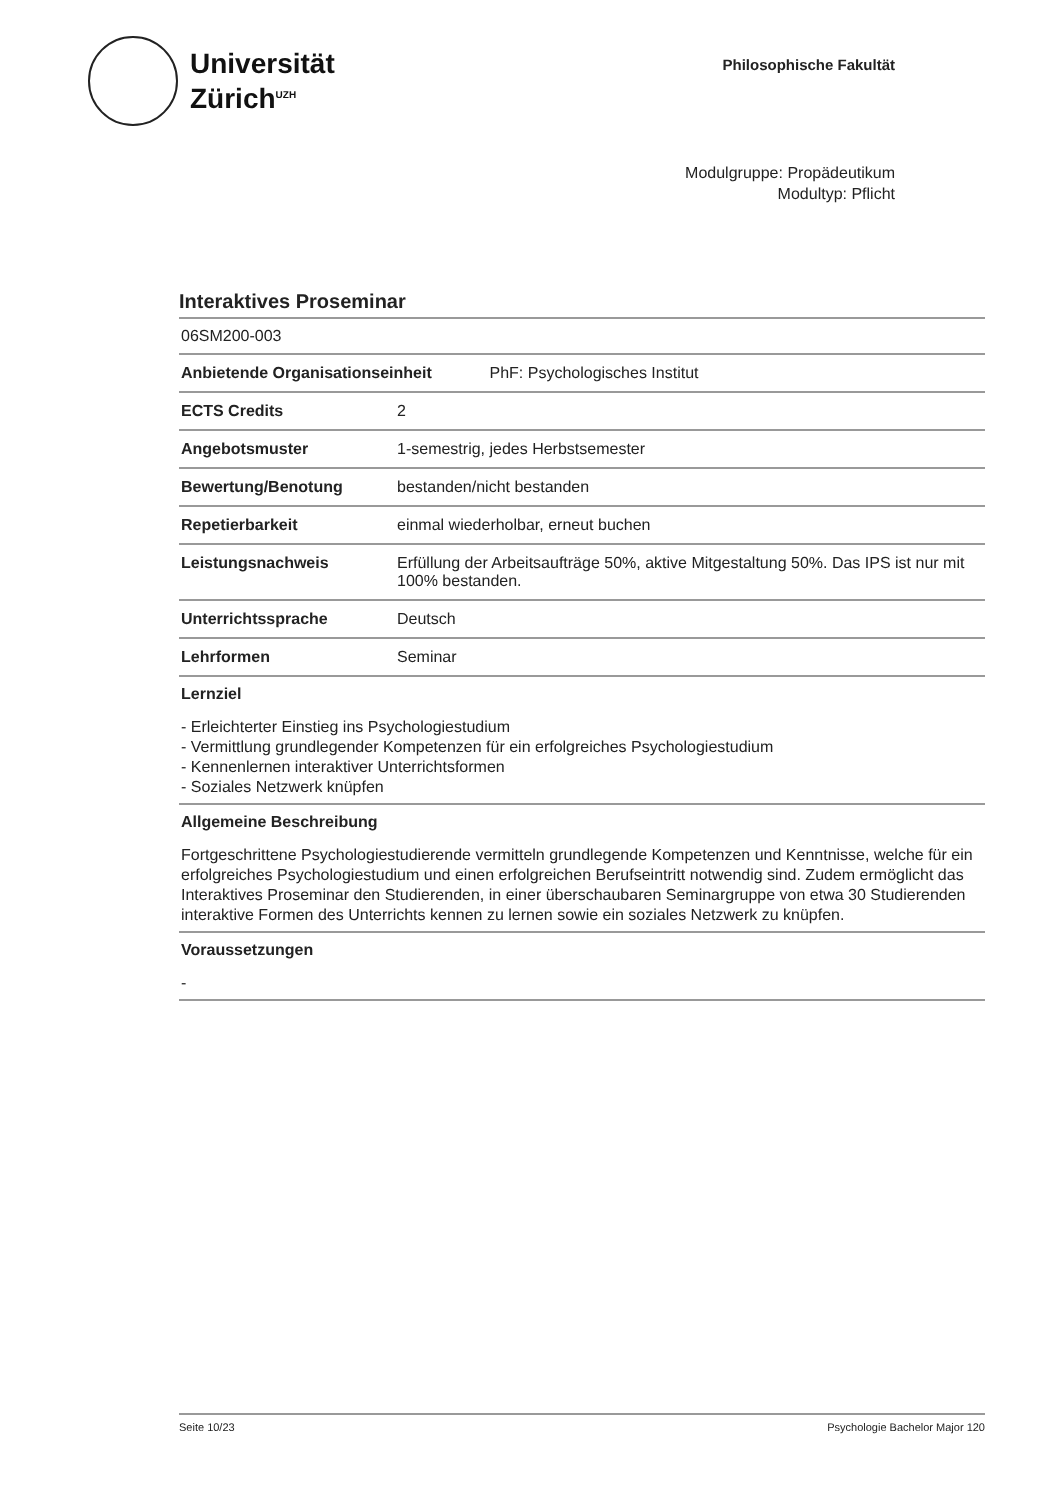Universität
Zürich<sup>UZH</sup>
Philosophische Fakultät
Modulgruppe: Propädeutikum
Modultyp: Pflicht
Interaktives Proseminar
06SM200-003
| Anbietende Organisationseinheit PhF: Psychologisches Institut | |
| ECTS Credits | 2 |
| Angebotsmuster | 1-semestrig, jedes Herbstsemester |
| Bewertung/Benotung | bestanden/nicht bestanden |
| Repetierbarkeit | einmal wiederholbar, erneut buchen |
| Leistungsnachweis | Erfüllung der Arbeitsaufträge 50%, aktive Mitgestaltung 50%. Das IPS ist nur mit 100% bestanden. |
| Unterrichtssprache | Deutsch |
| Lehrformen | Seminar |
Lernziel
- Erleichterter Einstieg ins Psychologiestudium
- Vermittlung grundlegender Kompetenzen für ein erfolgreiches Psychologiestudium
- Kennenlernen interaktiver Unterrichtsformen
- Soziales Netzwerk knüpfen
Allgemeine Beschreibung
Fortgeschrittene Psychologiestudierende vermitteln grundlegende Kompetenzen und Kenntnisse, welche für ein erfolgreiches Psychologiestudium und einen erfolgreichen Berufseintritt notwendig sind. Zudem ermöglicht das Interaktives Proseminar den Studierenden, in einer überschaubaren Seminargruppe von etwa 30 Studierenden interaktive Formen des Unterrichts kennen zu lernen sowie ein soziales Netzwerk zu knüpfen.
Voraussetzungen
-
Seite 10/23 Psychologie Bachelor Major 120